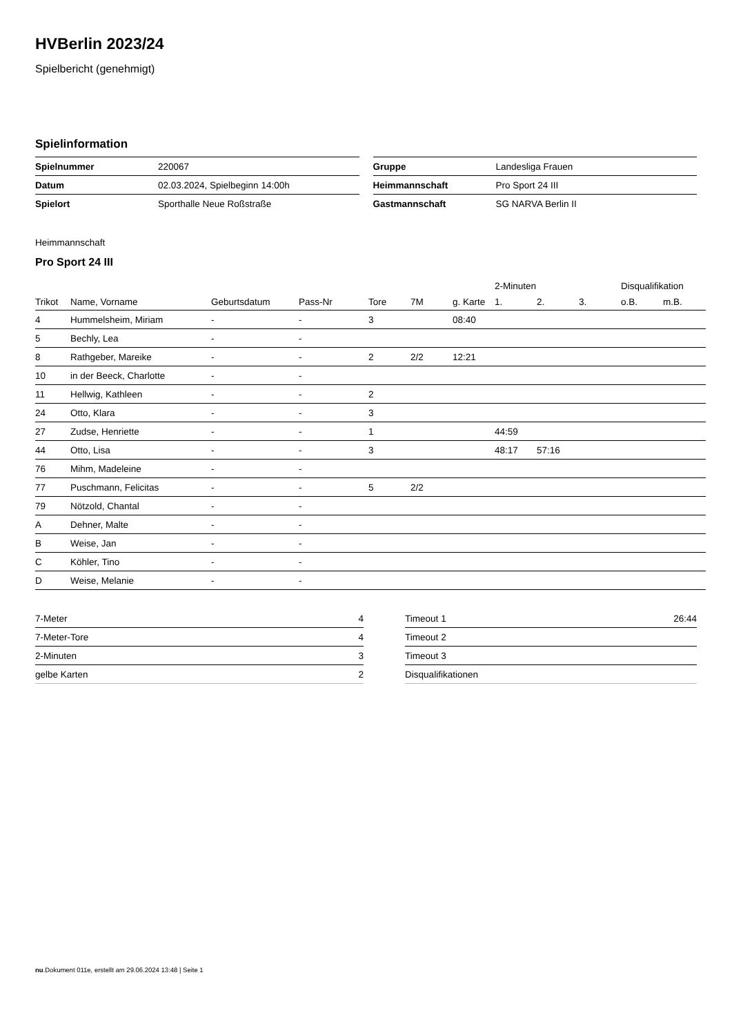HVBerlin 2023/24
Spielbericht (genehmigt)
Spielinformation
| Spielnummer | 220067 |
| Datum | 02.03.2024, Spielbeginn 14:00h |
| Spielort | Sporthalle Neue Roßstraße |
| Gruppe | Landesliga Frauen |
| Heimmannschaft | Pro Sport 24 III |
| Gastmannschaft | SG NARVA Berlin II |
Heimmannschaft
Pro Sport 24 III
| | | | | | | | 2-Minuten | | | Disqualifikation | |
| --- | --- | --- | --- | --- | --- | --- | --- | --- | --- | --- | --- |
| Trikot | Name, Vorname | Geburtsdatum | Pass-Nr | Tore | 7M | g. Karte | 1. | 2. | 3. | o.B. | m.B. |
| 4 | Hummelsheim, Miriam | - | - | 3 | | 08:40 | | | | | |
| 5 | Bechly, Lea | - | - | | | | | | | | |
| 8 | Rathgeber, Mareike | - | - | 2 | 2/2 | 12:21 | | | | | |
| 10 | in der Beeck, Charlotte | - | - | | | | | | | | |
| 11 | Hellwig, Kathleen | - | - | 2 | | | | | | | |
| 24 | Otto, Klara | - | - | 3 | | | | | | | |
| 27 | Zudse, Henriette | - | - | 1 | | | 44:59 | | | | |
| 44 | Otto, Lisa | - | - | 3 | | | 48:17 | 57:16 | | | |
| 76 | Mihm, Madeleine | - | - | | | | | | | | |
| 77 | Puschmann, Felicitas | - | - | 5 | 2/2 | | | | | | |
| 79 | Nötzold, Chantal | - | - | | | | | | | | |
| A | Dehner, Malte | - | - | | | | | | | | |
| B | Weise, Jan | - | - | | | | | | | | |
| C | Köhler, Tino | - | - | | | | | | | | |
| D | Weise, Melanie | - | - | | | | | | | | |
| 7-Meter | 4 |
| 7-Meter-Tore | 4 |
| 2-Minuten | 3 |
| gelbe Karten | 2 |
| Timeout 1 | 26:44 |
| Timeout 2 | |
| Timeout 3 | |
| Disqualifikationen | |
nu.Dokument 011e, erstellt am 29.06.2024 13:48 | Seite 1